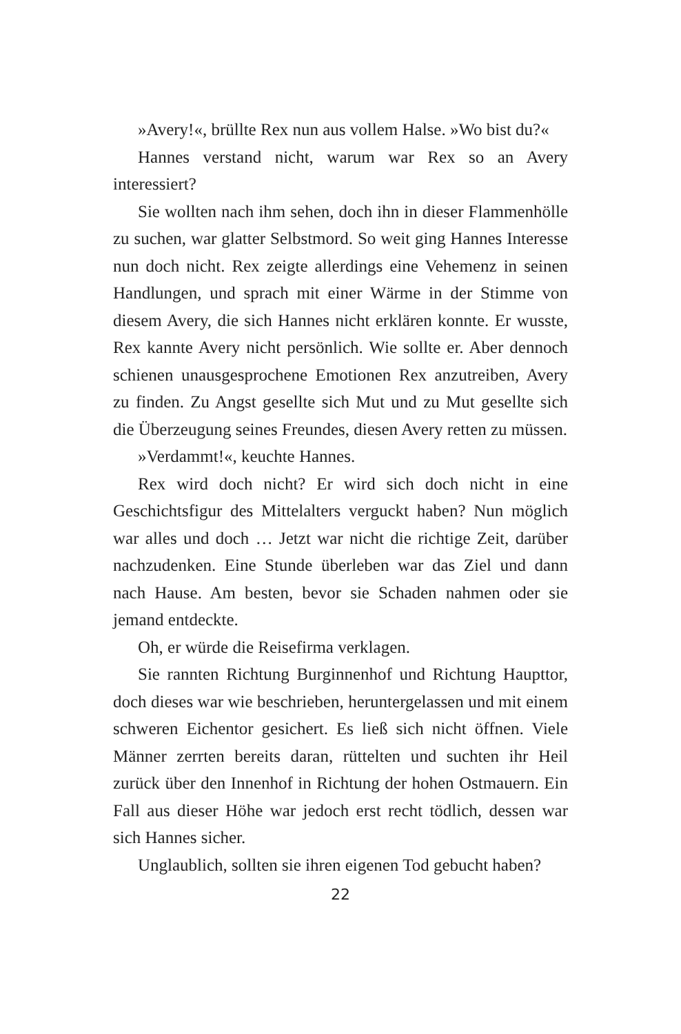»Avery!«, brüllte Rex nun aus vollem Halse. »Wo bist du?«
Hannes verstand nicht, warum war Rex so an Avery interessiert?
Sie wollten nach ihm sehen, doch ihn in dieser Flammenhölle zu suchen, war glatter Selbstmord. So weit ging Hannes Interesse nun doch nicht. Rex zeigte allerdings eine Vehemenz in seinen Handlungen, und sprach mit einer Wärme in der Stimme von diesem Avery, die sich Hannes nicht erklären konnte. Er wusste, Rex kannte Avery nicht persönlich. Wie sollte er. Aber dennoch schienen unausgesprochene Emotionen Rex anzutreiben, Avery zu finden. Zu Angst gesellte sich Mut und zu Mut gesellte sich die Überzeugung seines Freundes, diesen Avery retten zu müssen.
»Verdammt!«, keuchte Hannes.
Rex wird doch nicht? Er wird sich doch nicht in eine Geschichtsfigur des Mittelalters verguckt haben? Nun möglich war alles und doch … Jetzt war nicht die richtige Zeit, darüber nachzudenken. Eine Stunde überleben war das Ziel und dann nach Hause. Am besten, bevor sie Schaden nahmen oder sie jemand entdeckte.
Oh, er würde die Reisefirma verklagen.
Sie rannten Richtung Burginnenhof und Richtung Haupttor, doch dieses war wie beschrieben, heruntergelassen und mit einem schweren Eichentor gesichert. Es ließ sich nicht öffnen. Viele Männer zerrten bereits daran, rüttelten und suchten ihr Heil zurück über den Innenhof in Richtung der hohen Ostmauern. Ein Fall aus dieser Höhe war jedoch erst recht tödlich, dessen war sich Hannes sicher.
Unglaublich, sollten sie ihren eigenen Tod gebucht haben?
22